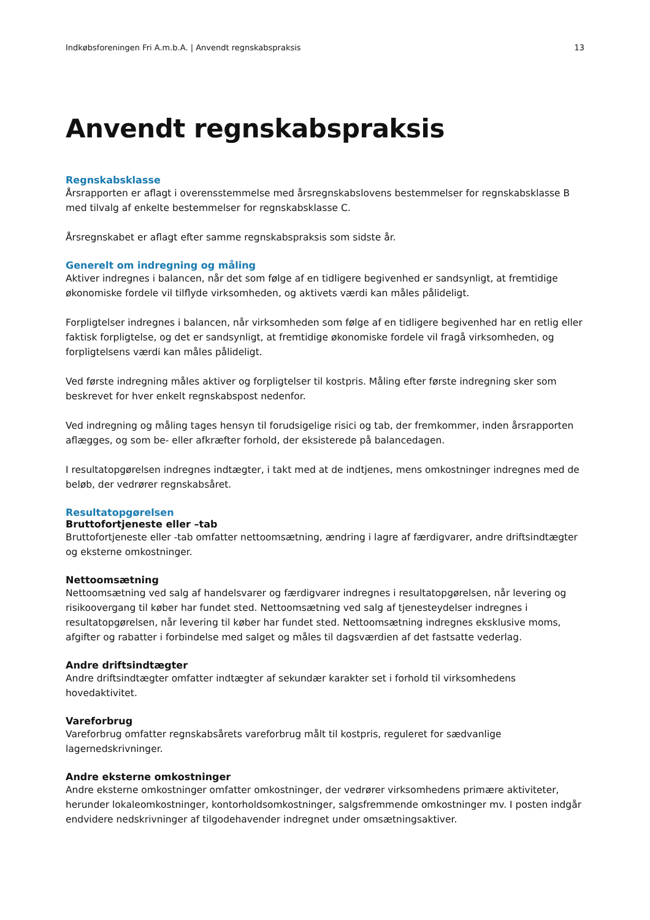Indkøbsforeningen Fri A.m.b.A. | Anvendt regnskabspraksis 13
Anvendt regnskabspraksis
Regnskabsklasse
Årsrapporten er aflagt i overensstemmelse med årsregnskabslovens bestemmelser for regnskabsklasse B med tilvalg af enkelte bestemmelser for regnskabsklasse C.
Årsregnskabet er aflagt efter samme regnskabspraksis som sidste år.
Generelt om indregning og måling
Aktiver indregnes i balancen, når det som følge af en tidligere begivenhed er sandsynligt, at fremtidige økonomiske fordele vil tilflyde virksomheden, og aktivets værdi kan måles pålideligt.
Forpligtelser indregnes i balancen, når virksomheden som følge af en tidligere begivenhed har en retlig eller faktisk forpligtelse, og det er sandsynligt, at fremtidige økonomiske fordele vil fragå virksomheden, og forpligtelsens værdi kan måles pålideligt.
Ved første indregning måles aktiver og forpligtelser til kostpris. Måling efter første indregning sker som beskrevet for hver enkelt regnskabspost nedenfor.
Ved indregning og måling tages hensyn til forudsigelige risici og tab, der fremkommer, inden årsrapporten aflægges, og som be- eller afkræfter forhold, der eksisterede på balancedagen.
I resultatopgørelsen indregnes indtægter, i takt med at de indtjenes, mens omkostninger indregnes med de beløb, der vedrører regnskabsåret.
Resultatopgørelsen
Bruttofortjeneste eller –tab
Bruttofortjeneste eller -tab omfatter nettoomsætning, ændring i lagre af færdigvarer, andre driftsindtægter og eksterne omkostninger.
Nettoomsætning
Nettoomsætning ved salg af handelsvarer og færdigvarer indregnes i resultatopgørelsen, når levering og risikoovergang til køber har fundet sted. Nettoomsætning ved salg af tjenesteydelser indregnes i resultatopgørelsen, når levering til køber har fundet sted. Nettoomsætning indregnes eksklusive moms, afgifter og rabatter i forbindelse med salget og måles til dagsværdien af det fastsatte vederlag.
Andre driftsindtægter
Andre driftsindtægter omfatter indtægter af sekundær karakter set i forhold til virksomhedens hovedaktivitet.
Vareforbrug
Vareforbrug omfatter regnskabsårets vareforbrug målt til kostpris, reguleret for sædvanlige lagernedskrivninger.
Andre eksterne omkostninger
Andre eksterne omkostninger omfatter omkostninger, der vedrører virksomhedens primære aktiviteter, herunder lokaleomkostninger, kontorholdsomkostninger, salgsfremmende omkostninger mv. I posten indgår endvidere nedskrivninger af tilgodehavender indregnet under omsætningsaktiver.